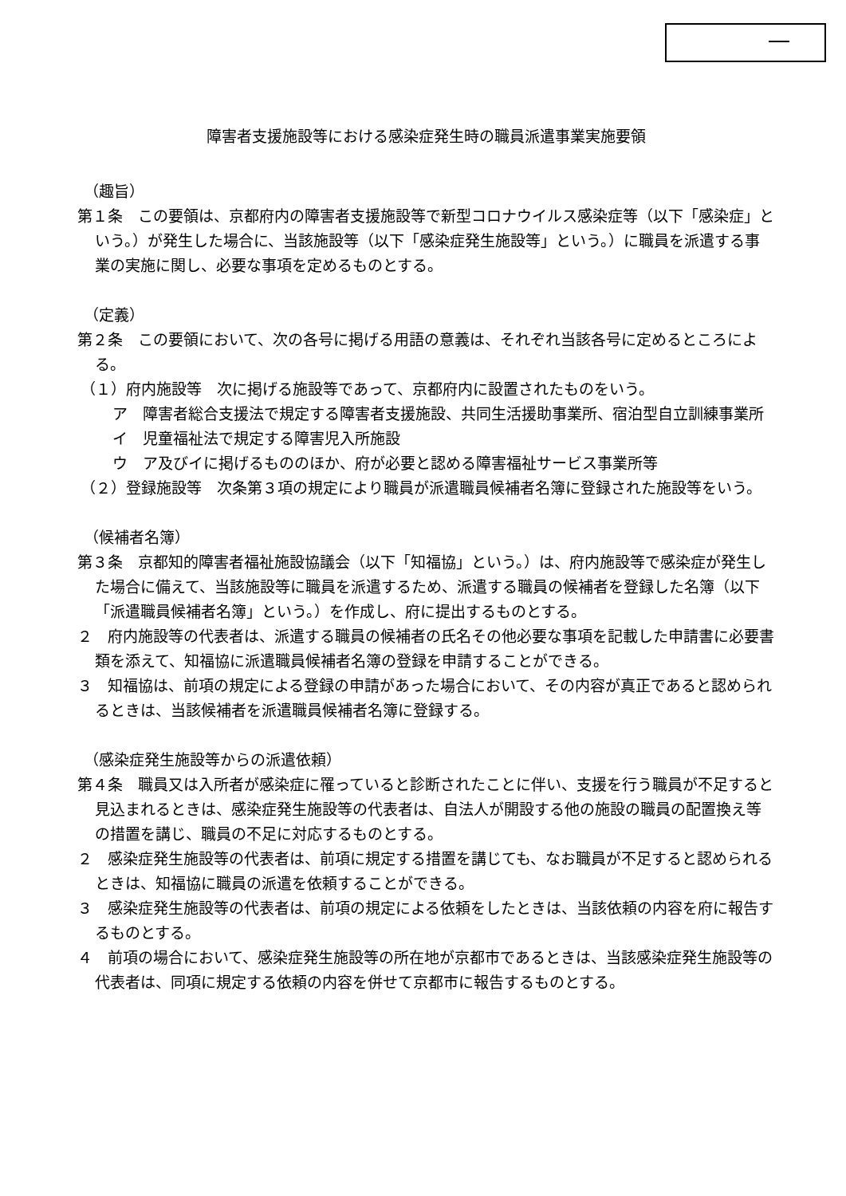障害者支援施設等における感染症発生時の職員派遣事業実施要領
（趣旨）
第１条　この要領は、京都府内の障害者支援施設等で新型コロナウイルス感染症等（以下「感染症」という。）が発生した場合に、当該施設等（以下「感染症発生施設等」という。）に職員を派遣する事業の実施に関し、必要な事項を定めるものとする。
（定義）
第２条　この要領において、次の各号に掲げる用語の意義は、それぞれ当該各号に定めるところによる。
（１）府内施設等　次に掲げる施設等であって、京都府内に設置されたものをいう。
ア　障害者総合支援法で規定する障害者支援施設、共同生活援助事業所、宿泊型自立訓練事業所
イ　児童福祉法で規定する障害児入所施設
ウ　ア及びイに掲げるもののほか、府が必要と認める障害福祉サービス事業所等
（２）登録施設等　次条第３項の規定により職員が派遣職員候補者名簿に登録された施設等をいう。
（候補者名簿）
第３条　京都知的障害者福祉施設協議会（以下「知福協」という。）は、府内施設等で感染症が発生した場合に備えて、当該施設等に職員を派遣するため、派遣する職員の候補者を登録した名簿（以下「派遣職員候補者名簿」という。）を作成し、府に提出するものとする。
２　府内施設等の代表者は、派遣する職員の候補者の氏名その他必要な事項を記載した申請書に必要書類を添えて、知福協に派遣職員候補者名簿の登録を申請することができる。
３　知福協は、前項の規定による登録の申請があった場合において、その内容が真正であると認められるときは、当該候補者を派遣職員候補者名簿に登録する。
（感染症発生施設等からの派遣依頼）
第４条　職員又は入所者が感染症に罹っていると診断されたことに伴い、支援を行う職員が不足すると見込まれるときは、感染症発生施設等の代表者は、自法人が開設する他の施設の職員の配置換え等の措置を講じ、職員の不足に対応するものとする。
２　感染症発生施設等の代表者は、前項に規定する措置を講じても、なお職員が不足すると認められるときは、知福協に職員の派遣を依頼することができる。
３　感染症発生施設等の代表者は、前項の規定による依頼をしたときは、当該依頼の内容を府に報告するものとする。
４　前項の場合において、感染症発生施設等の所在地が京都市であるときは、当該感染症発生施設等の代表者は、同項に規定する依頼の内容を併せて京都市に報告するものとする。